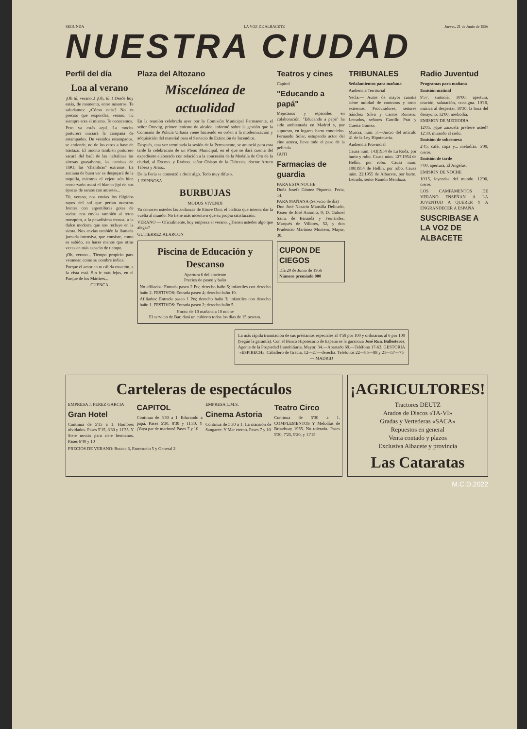SEGUNDA LA VOZ DE ALBACETE Jueves, 21 de Junio de 1956
NUESTRA CIUDAD
Perfil del día
Loa al verano
¡Oh tú, verano..! ¡Oh, tú..! Desde hoy estás, de momento, entre nosotros. Te saludamos: ¿Cómo estás? No es preciso que respondas, verano. Tú siempre eres el mismo. Te conocemos.
Pero ya estás aquí. La mocita pinturera iniciará la campaña de estampados. De vestidos estampados, se entiende, no de los otros a base de trastazo. El mocito también pinturero sacará del baúl de las naftalinas las airosas guayaberas, las camisas de TBO, las "chambras" extrañas. La anciana de buen ver se despojará de la toquilla, mientras el vejete aún bien conservado usará el blanco jipi de sus épocas de saraos con anisetes...
Tú, verano, nos envías los fúlgidos rayos del sol que perlan nuestras frentes con argentíferas gotas de sudor; nos envías también al terco mosquito, a la pesadísima mosca, a la dulce modorra que nos recluye en la siesta. Nos envías también la llamada jornada intensiva, que consiste, como es sabido, en hacer menos que otras veces en más espacio de tiempo.
¡Oh, verano... Tiempo propicio para veranear, como su nombre indica.
Porque el amor en tu cálida estación, a la vista está. Sin ir más lejos, en el Parque de los Mártires...
CUENCA
Plaza del Altozano
Miscelánea de actualidad
En la reunión celebrada ayer por la Comisión Municipal Permanente, el señor Orovitg, primer teniente de alcalde, informó sobre la gestión que la Comisión de Policía Urbana viene haciendo en orden a la modernización y adquisición del material para el Servicio de Extinción de Incendios.
Después, una vez terminada la sesión de la Permanente, se anunció para esta tarde la celebración de un Pleno Municipal, en el que se dará cuenta del expediente elaborado con relación a la concesión de la Medalla de Oro de la ciudad, al Excmo. y Rvdmo. señor Obispo de la Diócesis, doctor Arturo Tabera y Araoz.
De la Feria se comenzó a decir algo. Todo muy difuso.
J. ESPINOSA
BURBUJAS
MODUS VIVENDI
Ya conocen ustedes las andanzas de Ettore Dini, el ciclista que intenta dar la vuelta al mundo. No tiene más incentivo que su propia satisfacción.
VERANO — Oficialmente, hoy empieza el verano. ¿Tienen ustedes algo que alegar?
GUTIERREZ ALARCON
Piscina de Educación y Descanso
Apertura 6 del corriente
Precios de paseo y baño
No afiliados: Entrada paseo 2 Pts; derecho baño 5; infantiles con derecho baño 2. FESTIVOS: Entrada paseo 4; derecho baño 10.
Afiliados: Entrada paseo 1 Pts; derecho baño 3; infantiles con derecho baño 1. FESTIVOS: Entrada paseo 2; derecho baño 5.
Horas: de 10 mañana a 10 noche
El servicio de Bar, dará un cubierto todos los días de 15 pesetas.
Teatros y cines
Capitol
"Educando a papá"
Mejicanos y españoles en colaboración. "Educando a papá" ha sido ambientada en Madrid y, por supuesto, en lugares harto conocidos. Fernando Soler, estupendo actor del cine azteca, lleva todo el peso de la película.
GUTI
Farmacias de guardia
PARA ESTA NOCHE
Doña Josefa Gómez Piqueras, Feria, 14.
PARA MAÑANA (Servicio de día)
Don José Nazario Mansilla Delicado, Paseo de José Antonio, 9; D. Gabriel Sainz de Baranda y Fernández, Marqués de Villores, 52, y don Prudencio Martínez Montero, Mayor, 30.
CUPON DE CIEGOS
Día 20 de Junio de 1956
Número premiado 000
TRIBUNALES
Señalamientos para mañana
Audiencia Territorial
Yecla.— Autos de mayor cuantía sobre nulidad de contratos y otros extremos. Procuradores, señores Sánchez Silva y Cantos Romero. Letrados, señores Carrillo Prat y Cuesta Gómez.
Murcia, núm. 3.—Juicio del artículo 41 de la Ley Hipotecaria.
Audiencia Provincial
Causa núm. 143|1954 de La Roda, por hurto y robo. Causa núm. 127|1954 de Hellín, por robo. Causa núm. 108|1954 de Hellín, por robo. Causa núm. 22|1955 de Albacete, por hurto. Letrado, señor Ramón Mendoza.
Radio Juventud
Programas para mañana
Emisión matinal
9'57, sintonía. 10'00, apertura, oración, salutación, consigna. 10'10, música al despertar. 10'30, la hora del desayuno. 12'00, mediodía.
EMISION DE MEDIODIA
12'05, ¿qué zarzuela prefiere usted? 12'30, mirando al cielo.
Emisión de sobremesa
2'45, café, copa y... melodías. 5'00, cierre.
Emisión de tarde
7'00, apertura, El Angelus.
EMISION DE NOCHE
10'15, leyendas del mundo. 12'00, cierre.
LOS CAMPAMENTOS DE VERANO ENSEÑAN A LA JUVENTUD A QUERER Y A ENGRANDECER A ESPAÑA
SUSCRIBASE A LA VOZ DE ALBACETE
La más rápida tramitación de sus préstamos especiales al 4'50 por 100 y ordinarios al 6 por 100 (Según la garantía). Con el Banco Hipotecario de España se la garantiza José Ruiz Ballesteros, Agente de la Propiedad Inmobiliaria. Mayor, 34.—Apartado 69.—Teléfono 17-63. GESTORIA «ESPIBECH». Caballero de Gracia, 12—2.º—derecha. Teléfonos 22—85—88 y 21—57—75 — MADRID
Carteleras de espectáculos
EMPRESA J. PEREZ GARCIA
Gran Hotel
Continua de 5'15 a 1. Hombres olvidados. Pases 5'15, 8'30 y 11'35. Y Siete novias para siete hermanos. Pases 6'40 y 10
CAPITOL
Continua de 5'30 a 1. Educando a papá. Pases 5'30, 8'30 y 11'30. Y ¡Vaya par de marinos! Pases 7 y 10
EMPRESA L.M.S.
Cinema Astoria
Continua de 5'30 a 1. La mansión de Sangaree. Y Mar eterno. Pases 7 y 10
Teatro Circo
Continua de 5'30 a 1. COMPLEMENTOS Y Melodías de Broadway 1955. No tolerada. Pases 5'30, 7'25, 9'20, y 11'15
PRECIOS DE VERANO: Butaca 6, Entresuelo 5 y General 2.
¡AGRICULTORES!
Tractores DEUTZ
Arados de Discos «TA-VI»
Gradas y Vertederas «SACA»
Repuestos en general
Venta contado y plazos
Exclusiva Albacete y provincia
Las Cataratas
M.C.D.2022